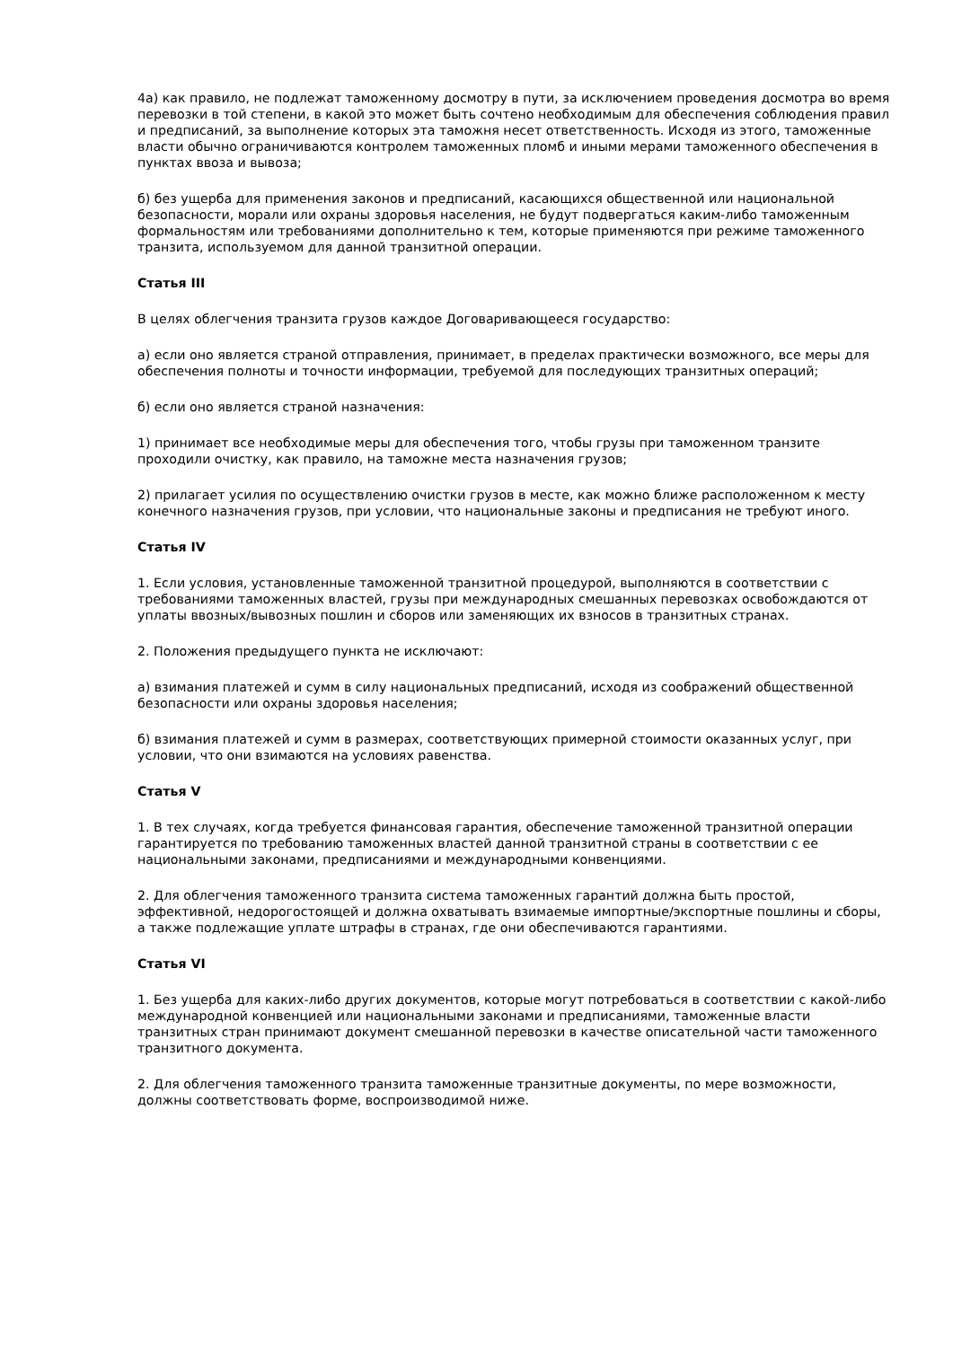4а) как правило, не подлежат таможенному досмотру в пути, за исключением проведения досмотра во время перевозки в той степени, в какой это может быть сочтено необходимым для обеспечения соблюдения правил и предписаний, за выполнение которых эта таможня несет ответственность. Исходя из этого, таможенные власти обычно ограничиваются контролем таможенных пломб и иными мерами таможенного обеспечения в пунктах ввоза и вывоза;
б) без ущерба для применения законов и предписаний, касающихся общественной или национальной безопасности, морали или охраны здоровья населения, не будут подвергаться каким-либо таможенным формальностям или требованиями дополнительно к тем, которые применяются при режиме таможенного транзита, используемом для данной транзитной операции.
Статья III
В целях облегчения транзита грузов каждое Договаривающееся государство:
а) если оно является страной отправления, принимает, в пределах практически возможного, все меры для обеспечения полноты и точности информации, требуемой для последующих транзитных операций;
б) если оно является страной назначения:
1) принимает все необходимые меры для обеспечения того, чтобы грузы при таможенном транзите проходили очистку, как правило, на таможне места назначения грузов;
2) прилагает усилия по осуществлению очистки грузов в месте, как можно ближе расположенном к месту конечного назначения грузов, при условии, что национальные законы и предписания не требуют иного.
Статья IV
1. Если условия, установленные таможенной транзитной процедурой, выполняются в соответствии с требованиями таможенных властей, грузы при международных смешанных перевозках освобождаются от уплаты ввозных/вывозных пошлин и сборов или заменяющих их взносов в транзитных странах.
2. Положения предыдущего пункта не исключают:
а) взимания платежей и сумм в силу национальных предписаний, исходя из соображений общественной безопасности или охраны здоровья населения;
б) взимания платежей и сумм в размерах, соответствующих примерной стоимости оказанных услуг, при условии, что они взимаются на условиях равенства.
Статья V
1. В тех случаях, когда требуется финансовая гарантия, обеспечение таможенной транзитной операции гарантируется по требованию таможенных властей данной транзитной страны в соответствии с ее национальными законами, предписаниями и международными конвенциями.
2. Для облегчения таможенного транзита система таможенных гарантий должна быть простой, эффективной, недорогостоящей и должна охватывать взимаемые импортные/экспортные пошлины и сборы, а также подлежащие уплате штрафы в странах, где они обеспечиваются гарантиями.
Статья VI
1. Без ущерба для каких-либо других документов, которые могут потребоваться в соответствии с какой-либо международной конвенцией или национальными законами и предписаниями, таможенные власти транзитных стран принимают документ смешанной перевозки в качестве описательной части таможенного транзитного документа.
2. Для облегчения таможенного транзита таможенные транзитные документы, по мере возможности, должны соответствовать форме, воспроизводимой ниже.